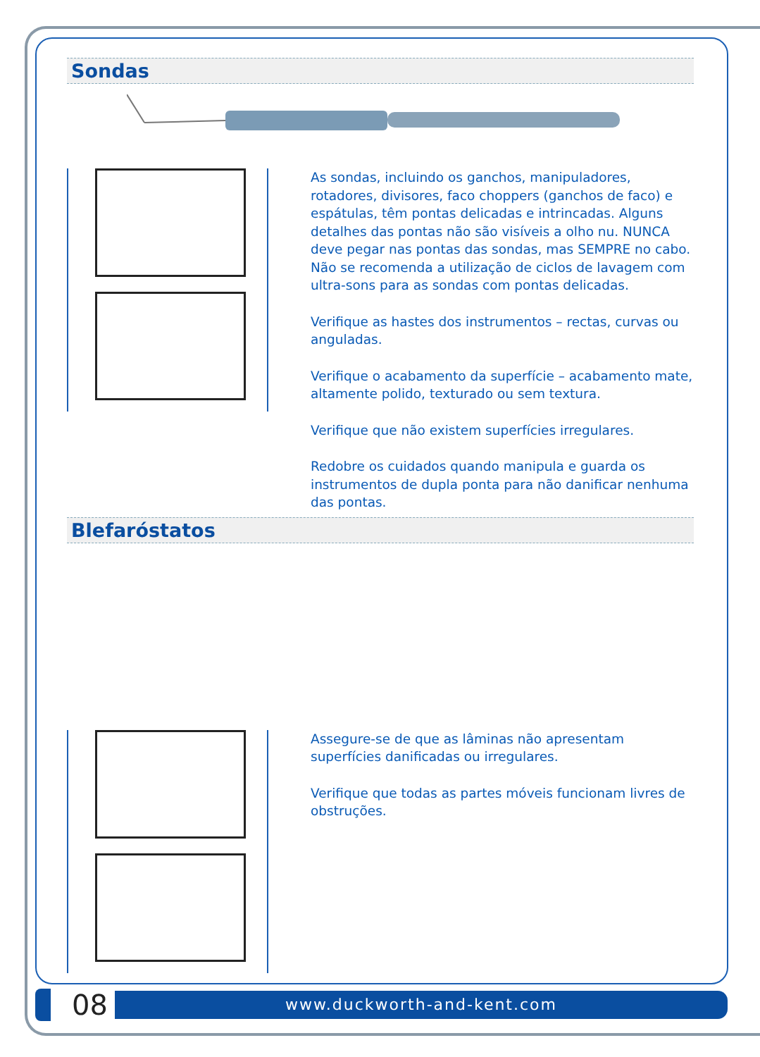Sondas
As sondas, incluindo os ganchos, manipuladores, rotadores, divisores, faco choppers (ganchos de faco) e espátulas, têm pontas delicadas e intrincadas. Alguns detalhes das pontas não são visíveis a olho nu. NUNCA deve pegar nas pontas das sondas, mas SEMPRE no cabo. Não se recomenda a utilização de ciclos de lavagem com ultra-sons para as sondas com pontas delicadas.
Verifique as hastes dos instrumentos – rectas, curvas ou anguladas.
Verifique o acabamento da superfície – acabamento mate, altamente polido, texturado ou sem textura.
Verifique que não existem superfícies irregulares.
Redobre os cuidados quando manipula e guarda os instrumentos de dupla ponta para não danificar nenhuma das pontas.
Blefaróstatos
Assegure-se de que as lâminas não apresentam superfícies danificadas ou irregulares.
Verifique que todas as partes móveis funcionam livres de obstruções.
08
www.duckworth-and-kent.com